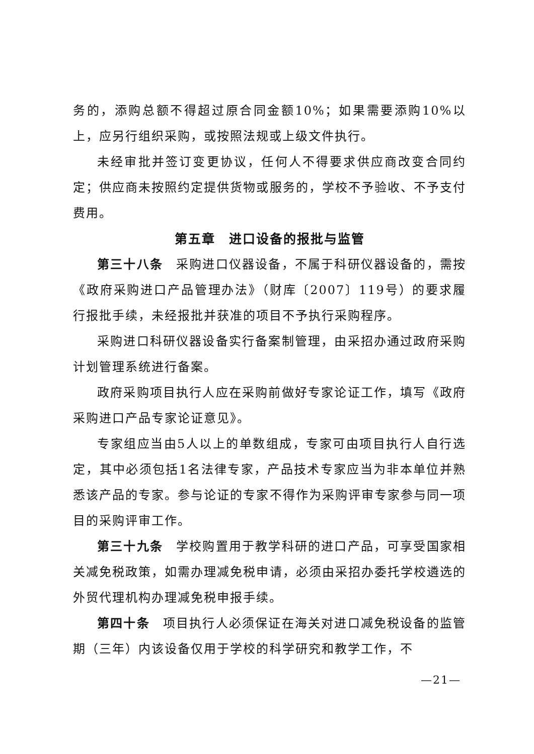务的，添购总额不得超过原合同金额10%；如果需要添购10%以上，应另行组织采购，或按照法规或上级文件执行。
未经审批并签订变更协议，任何人不得要求供应商改变合同约定；供应商未按照约定提供货物或服务的，学校不予验收、不予支付费用。
第五章　进口设备的报批与监管
第三十八条　采购进口仪器设备，不属于科研仪器设备的，需按《政府采购进口产品管理办法》（财库〔2007〕119号）的要求履行报批手续，未经报批并获准的项目不予执行采购程序。
采购进口科研仪器设备实行备案制管理，由采招办通过政府采购计划管理系统进行备案。
政府采购项目执行人应在采购前做好专家论证工作，填写《政府采购进口产品专家论证意见》。
专家组应当由5人以上的单数组成，专家可由项目执行人自行选定，其中必须包括1名法律专家，产品技术专家应当为非本单位并熟悉该产品的专家。参与论证的专家不得作为采购评审专家参与同一项目的采购评审工作。
第三十九条　学校购置用于教学科研的进口产品，可享受国家相关减免税政策，如需办理减免税申请，必须由采招办委托学校遴选的外贸代理机构办理减免税申报手续。
第四十条　项目执行人必须保证在海关对进口减免税设备的监管期（三年）内该设备仅用于学校的科学研究和教学工作，不
—21—